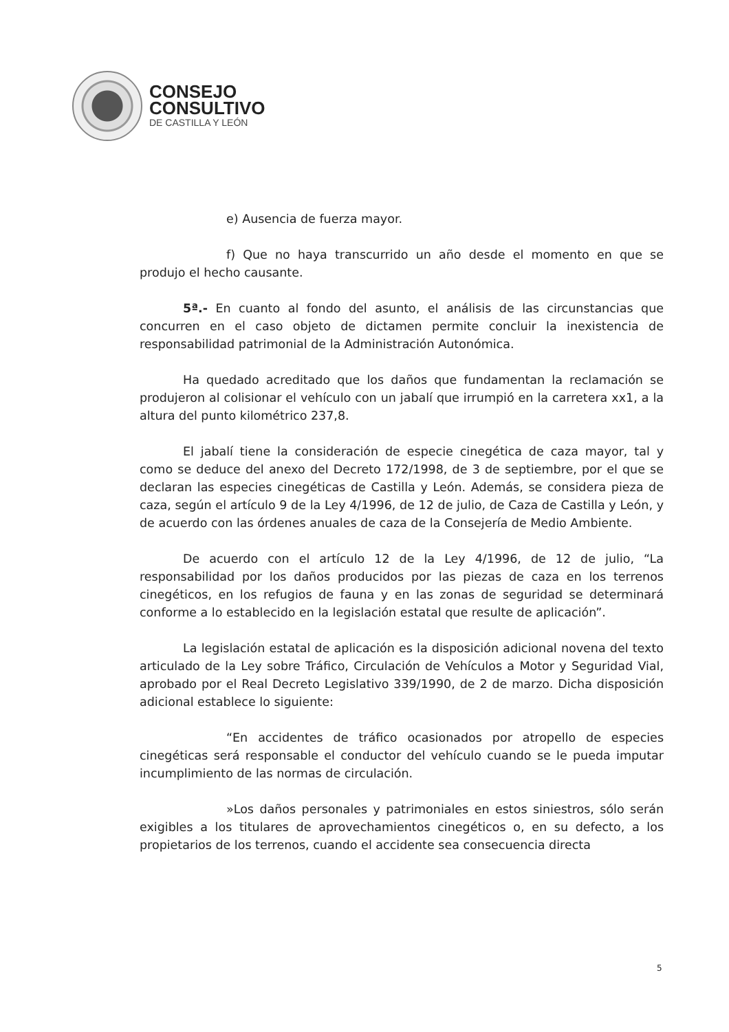CONSEJO
CONSULTIVO
DE CASTILLA Y LEÓN
e) Ausencia de fuerza mayor.
f) Que no haya transcurrido un año desde el momento en que se produjo el hecho causante.
5ª.- En cuanto al fondo del asunto, el análisis de las circunstancias que concurren en el caso objeto de dictamen permite concluir la inexistencia de responsabilidad patrimonial de la Administración Autonómica.
Ha quedado acreditado que los daños que fundamentan la reclamación se produjeron al colisionar el vehículo con un jabalí que irrumpió en la carretera xx1, a la altura del punto kilométrico 237,8.
El jabalí tiene la consideración de especie cinegética de caza mayor, tal y como se deduce del anexo del Decreto 172/1998, de 3 de septiembre, por el que se declaran las especies cinegéticas de Castilla y León. Además, se considera pieza de caza, según el artículo 9 de la Ley 4/1996, de 12 de julio, de Caza de Castilla y León, y de acuerdo con las órdenes anuales de caza de la Consejería de Medio Ambiente.
De acuerdo con el artículo 12 de la Ley 4/1996, de 12 de julio, “La responsabilidad por los daños producidos por las piezas de caza en los terrenos cinegéticos, en los refugios de fauna y en las zonas de seguridad se determinará conforme a lo establecido en la legislación estatal que resulte de aplicación”.
La legislación estatal de aplicación es la disposición adicional novena del texto articulado de la Ley sobre Tráfico, Circulación de Vehículos a Motor y Seguridad Vial, aprobado por el Real Decreto Legislativo 339/1990, de 2 de marzo. Dicha disposición adicional establece lo siguiente:
“En accidentes de tráfico ocasionados por atropello de especies cinegéticas será responsable el conductor del vehículo cuando se le pueda imputar incumplimiento de las normas de circulación.
»Los daños personales y patrimoniales en estos siniestros, sólo serán exigibles a los titulares de aprovechamientos cinegéticos o, en su defecto, a los propietarios de los terrenos, cuando el accidente sea consecuencia directa
5